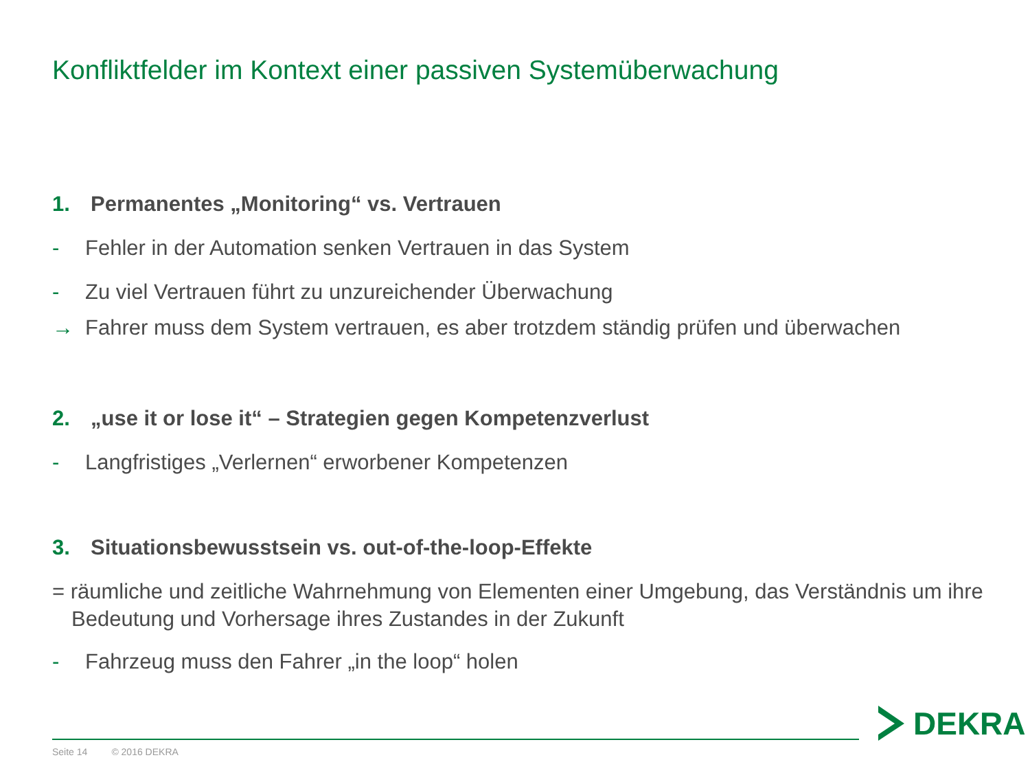Konfliktfelder im Kontext einer passiven Systemüberwachung
1. Permanentes „Monitoring“ vs. Vertrauen
- Fehler in der Automation senken Vertrauen in das System
- Zu viel Vertrauen führt zu unzureichender Überwachung
→ Fahrer muss dem System vertrauen, es aber trotzdem ständig prüfen und überwachen
2. „use it or lose it“ – Strategien gegen Kompetenzverlust
- Langfristiges „Verlernen“ erworbener Kompetenzen
3. Situationsbewusstsein vs. out-of-the-loop-Effekte
= räumliche und zeitliche Wahrnehmung von Elementen einer Umgebung, das Verständnis um ihre Bedeutung und Vorhersage ihres Zustandes in der Zukunft
- Fahrzeug muss den Fahrer „in the loop“ holen
Seite 14 © 2016 DEKRA
DEKRA